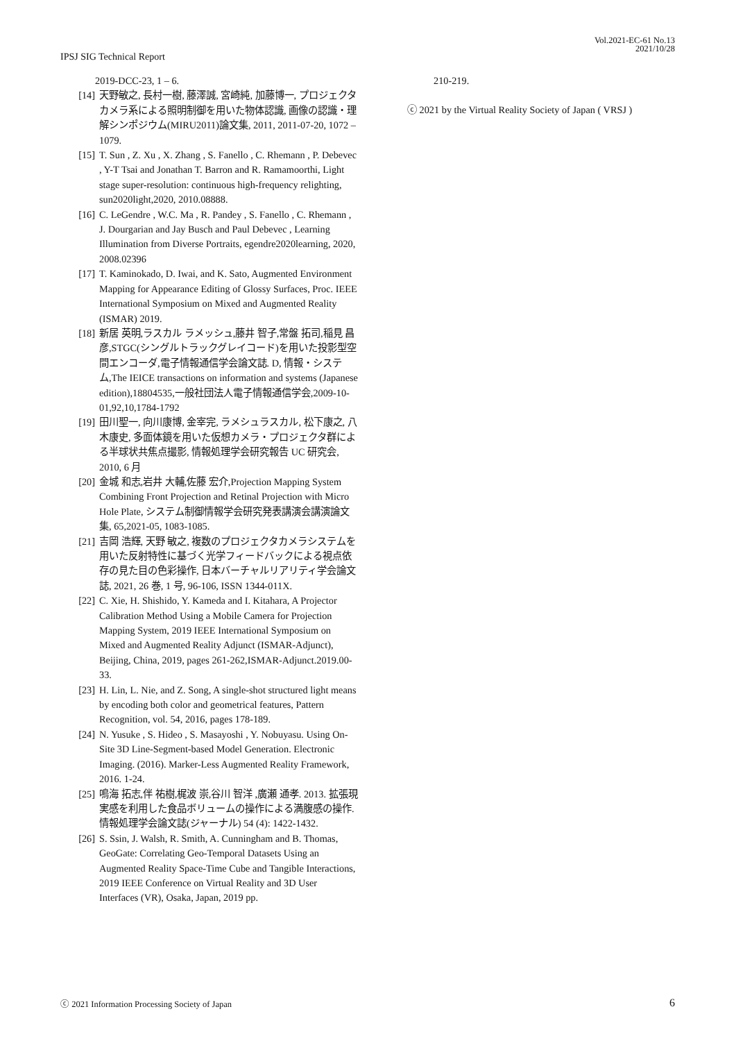IPSJ SIG Technical Report
Vol.2021-EC-61 No.13
2021/10/28
2019-DCC-23, 1 – 6.
[14] 天野敏之, 長村一樹, 藤澤誠, 宮崎純, 加藤博一, プロジェクタカメラ系による照明制御を用いた物体認識, 画像の認識・理解シンポジウム(MIRU2011)論文集, 2011, 2011-07-20, 1072 – 1079.
[15] T. Sun , Z. Xu , X. Zhang , S. Fanello , C. Rhemann , P. Debevec , Y-T Tsai and Jonathan T. Barron and R. Ramamoorthi, Light stage super-resolution: continuous high-frequency relighting, sun2020light,2020, 2010.08888.
[16] C. LeGendre , W.C. Ma , R. Pandey , S. Fanello , C. Rhemann , J. Dourgarian and Jay Busch and Paul Debevec , Learning Illumination from Diverse Portraits, egendre2020learning, 2020, 2008.02396
[17] T. Kaminokado, D. Iwai, and K. Sato, Augmented Environment Mapping for Appearance Editing of Glossy Surfaces, Proc. IEEE International Symposium on Mixed and Augmented Reality (ISMAR) 2019.
[18] 新居 英明,ラスカル ラメッシュ,藤井 智子,常盤 拓司,稲見 昌彦,STGC(シングルトラックグレイコード)を用いた投影型空間エンコーダ,電子情報通信学会論文誌. D, 情報・システム,The IEICE transactions on information and systems (Japanese edition),18804535,一般社団法人電子情報通信学会,2009-10-01,92,10,1784-1792
[19] 田川聖一, 向川康博, 金宰完, ラメシュラスカル, 松下康之, 八木康史, 多面体鏡を用いた仮想カメラ・プロジェクタ群による半球状共焦点撮影, 情報処理学会研究報告 UC 研究会, 2010, 6 月
[20] 金城 和志,岩井 大輔,佐藤 宏介,Projection Mapping System Combining Front Projection and Retinal Projection with Micro Hole Plate, システム制御情報学会研究発表講演会講演論文集, 65,2021-05, 1083-1085.
[21] 吉岡 浩輝, 天野 敏之, 複数のプロジェクタカメラシステムを用いた反射特性に基づく光学フィードバックによる視点依存の見た目の色彩操作, 日本バーチャルリアリティ学会論文誌, 2021, 26 巻, 1 号, 96-106, ISSN 1344-011X.
[22] C. Xie, H. Shishido, Y. Kameda and I. Kitahara, A Projector Calibration Method Using a Mobile Camera for Projection Mapping System, 2019 IEEE International Symposium on Mixed and Augmented Reality Adjunct (ISMAR-Adjunct), Beijing, China, 2019, pages 261-262,ISMAR-Adjunct.2019.00-33.
[23] H. Lin, L. Nie, and Z. Song, A single-shot structured light means by encoding both color and geometrical features, Pattern Recognition, vol. 54, 2016, pages 178-189.
[24] N. Yusuke , S. Hideo , S. Masayoshi , Y. Nobuyasu. Using On-Site 3D Line-Segment-based Model Generation. Electronic Imaging. (2016). Marker-Less Augmented Reality Framework, 2016. 1-24.
[25] 鳴海 拓志,伴 祐樹,梶波 崇,谷川 智洋 ,廣瀬 通孝. 2013. 拡張現実感を利用した食品ボリュームの操作による満腹感の操作. 情報処理学会論文誌(ジャーナル) 54 (4): 1422-1432.
[26] S. Ssin, J. Walsh, R. Smith, A. Cunningham and B. Thomas, GeoGate: Correlating Geo-Temporal Datasets Using an Augmented Reality Space-Time Cube and Tangible Interactions, 2019 IEEE Conference on Virtual Reality and 3D User Interfaces (VR), Osaka, Japan, 2019 pp.
210-219.
ⓒ 2021 by the Virtual Reality Society of Japan ( VRSJ )
ⓒ 2021 Information Processing Society of Japan 6